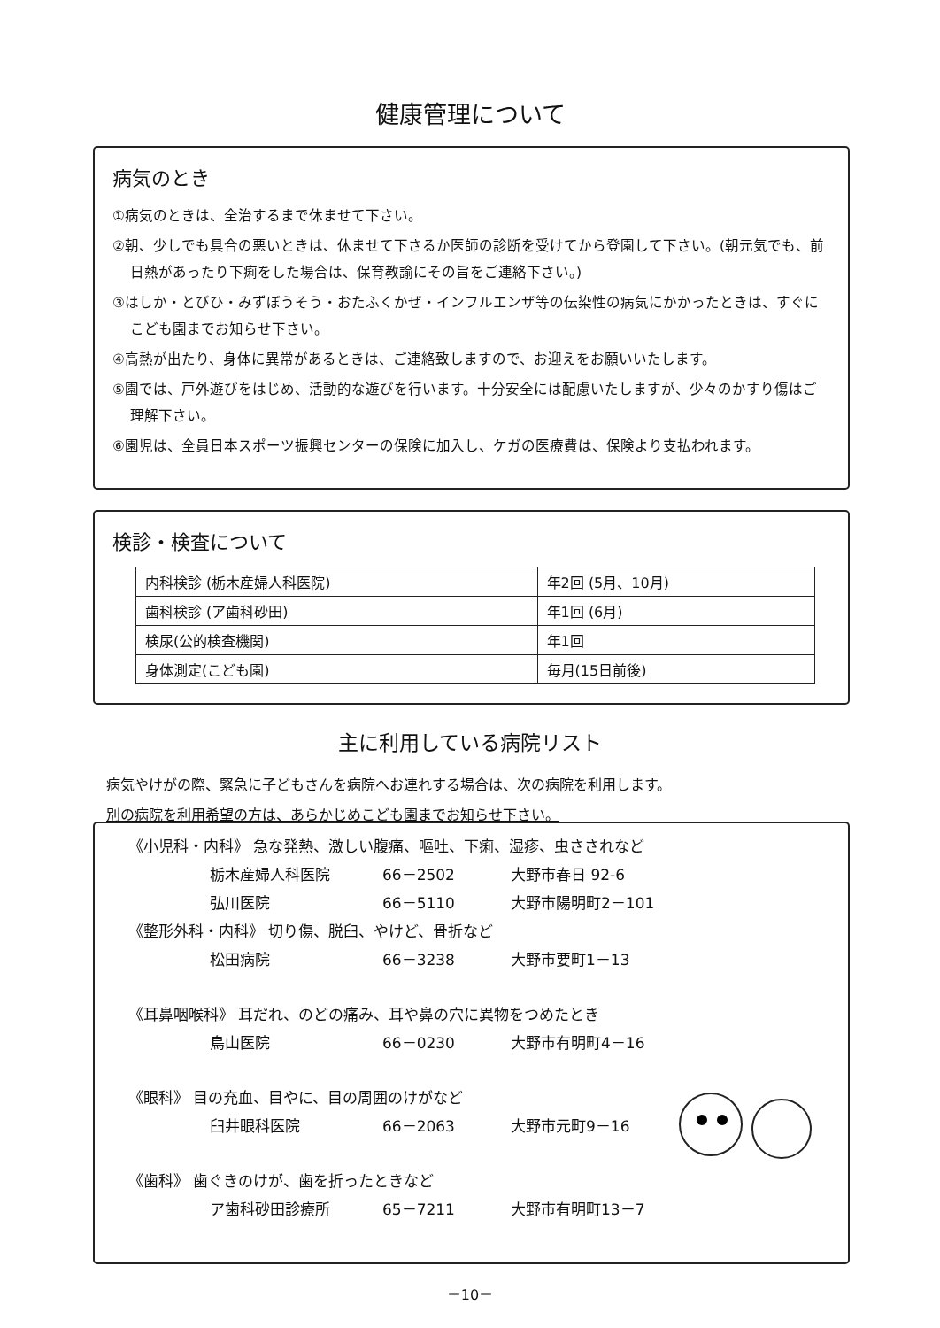健康管理について
病気のとき
①病気のときは、全治するまで休ませて下さい。
②朝、少しでも具合の悪いときは、休ませて下さるか医師の診断を受けてから登園して下さい。(朝元気でも、前日熱があったり下痢をした場合は、保育教諭にその旨をご連絡下さい。)
③はしか・とびひ・みずぼうそう・おたふくかぜ・インフルエンザ等の伝染性の病気にかかったときは、すぐにこども園までお知らせ下さい。
④高熱が出たり、身体に異常があるときは、ご連絡致しますので、お迎えをお願いいたします。
⑤園では、戸外遊びをはじめ、活動的な遊びを行います。十分安全には配慮いたしますが、少々のかすり傷はご理解下さい。
⑥園児は、全員日本スポーツ振興センターの保険に加入し、ケガの医療費は、保険より支払われます。
検診・検査について
| 内科検診 (栃木産婦人科医院) | 年2回 (5月、10月) |
| 歯科検診 (ア歯科砂田) | 年1回 (6月) |
| 検尿(公的検査機関) | 年1回 |
| 身体測定(こども園) | 毎月(15日前後) |
主に利用している病院リスト
病気やけがの際、緊急に子どもさんを病院へお連れする場合は、次の病院を利用します。
別の病院を利用希望の方は、あらかじめこども園までお知らせ下さい。
《小児科・内科》 急な発熱、激しい腹痛、嘔吐、下痢、湿疹、虫さされなど
栃木産婦人科医院 66－2502 大野市春日 92-6
弘川医院 66－5110 大野市陽明町2－101
《整形外科・内科》 切り傷、脱臼、やけど、骨折など
松田病院 66－3238 大野市要町1－13
《耳鼻咽喉科》 耳だれ、のどの痛み、耳や鼻の穴に異物をつめたとき
鳥山医院 66－0230 大野市有明町4－16
《眼科》 目の充血、目やに、目の周囲のけがなど
臼井眼科医院 66－2063 大野市元町9－16
《歯科》 歯ぐきのけが、歯を折ったときなど
ア歯科砂田診療所 65－7211 大野市有明町13－7
－10－